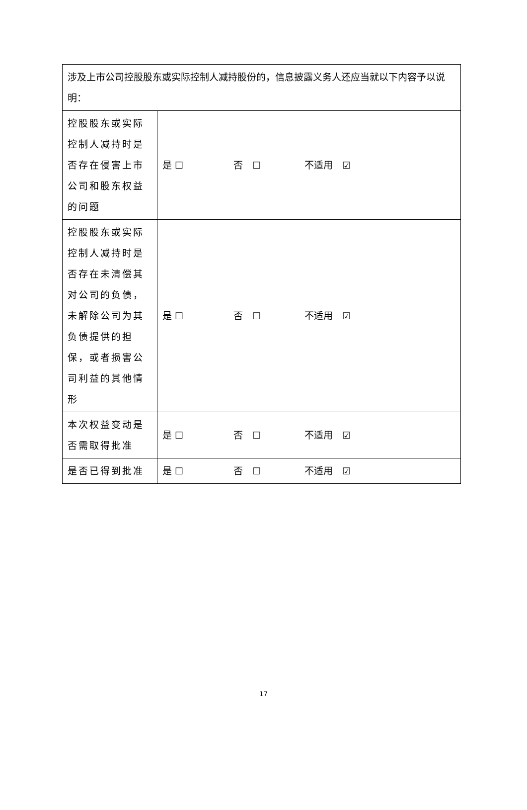| 涉及上市公司控股股东或实际控制人减持股份的，信息披露义务人还应当就以下内容予以说明： | |
| 控股股东或实际控制人减持时是否存在侵害上市公司和股东权益的问题 | 是 ☐ 否 ☐ 不适用 ☑ |
| 控股股东或实际控制人减持时是否存在未清偿其对公司的负债，未解除公司为其负债提供的担保，或者损害公司利益的其他情形 | 是 ☐ 否 ☐ 不适用 ☑ |
| 本次权益变动是否需取得批准 | 是 ☐ 否 ☐ 不适用 ☑ |
| 是否已得到批准 | 是 ☐ 否 ☐ 不适用 ☑ |
17